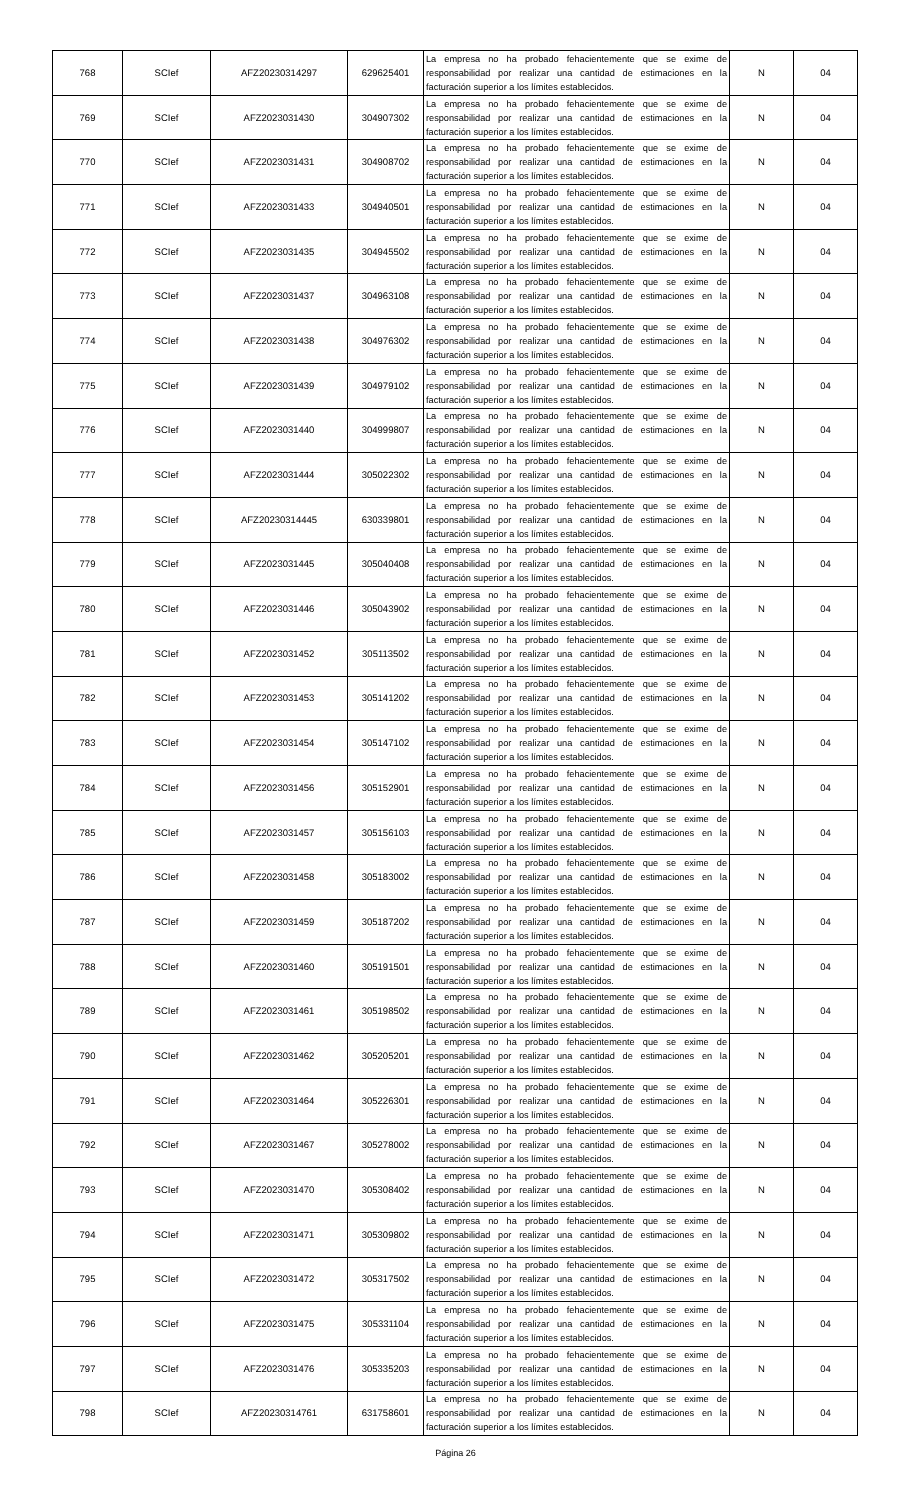| 768 | SCIef | AFZ20230314297 | 629625401 | La empresa no ha probado fehacientemente que se exime de responsabilidad por realizar una cantidad de estimaciones en la facturación superior a los límites establecidos. | N | 04 |
| 769 | SCIef | AFZ2023031430 | 304907302 | La empresa no ha probado fehacientemente que se exime de responsabilidad por realizar una cantidad de estimaciones en la facturación superior a los límites establecidos. | N | 04 |
| 770 | SCIef | AFZ2023031431 | 304908702 | La empresa no ha probado fehacientemente que se exime de responsabilidad por realizar una cantidad de estimaciones en la facturación superior a los límites establecidos. | N | 04 |
| 771 | SCIef | AFZ2023031433 | 304940501 | La empresa no ha probado fehacientemente que se exime de responsabilidad por realizar una cantidad de estimaciones en la facturación superior a los límites establecidos. | N | 04 |
| 772 | SCIef | AFZ2023031435 | 304945502 | La empresa no ha probado fehacientemente que se exime de responsabilidad por realizar una cantidad de estimaciones en la facturación superior a los límites establecidos. | N | 04 |
| 773 | SCIef | AFZ2023031437 | 304963108 | La empresa no ha probado fehacientemente que se exime de responsabilidad por realizar una cantidad de estimaciones en la facturación superior a los límites establecidos. | N | 04 |
| 774 | SCIef | AFZ2023031438 | 304976302 | La empresa no ha probado fehacientemente que se exime de responsabilidad por realizar una cantidad de estimaciones en la facturación superior a los límites establecidos. | N | 04 |
| 775 | SCIef | AFZ2023031439 | 304979102 | La empresa no ha probado fehacientemente que se exime de responsabilidad por realizar una cantidad de estimaciones en la facturación superior a los límites establecidos. | N | 04 |
| 776 | SCIef | AFZ2023031440 | 304999807 | La empresa no ha probado fehacientemente que se exime de responsabilidad por realizar una cantidad de estimaciones en la facturación superior a los límites establecidos. | N | 04 |
| 777 | SCIef | AFZ2023031444 | 305022302 | La empresa no ha probado fehacientemente que se exime de responsabilidad por realizar una cantidad de estimaciones en la facturación superior a los límites establecidos. | N | 04 |
| 778 | SCIef | AFZ20230314445 | 630339801 | La empresa no ha probado fehacientemente que se exime de responsabilidad por realizar una cantidad de estimaciones en la facturación superior a los límites establecidos. | N | 04 |
| 779 | SCIef | AFZ2023031445 | 305040408 | La empresa no ha probado fehacientemente que se exime de responsabilidad por realizar una cantidad de estimaciones en la facturación superior a los límites establecidos. | N | 04 |
| 780 | SCIef | AFZ2023031446 | 305043902 | La empresa no ha probado fehacientemente que se exime de responsabilidad por realizar una cantidad de estimaciones en la facturación superior a los límites establecidos. | N | 04 |
| 781 | SCIef | AFZ2023031452 | 305113502 | La empresa no ha probado fehacientemente que se exime de responsabilidad por realizar una cantidad de estimaciones en la facturación superior a los límites establecidos. | N | 04 |
| 782 | SCIef | AFZ2023031453 | 305141202 | La empresa no ha probado fehacientemente que se exime de responsabilidad por realizar una cantidad de estimaciones en la facturación superior a los límites establecidos. | N | 04 |
| 783 | SCIef | AFZ2023031454 | 305147102 | La empresa no ha probado fehacientemente que se exime de responsabilidad por realizar una cantidad de estimaciones en la facturación superior a los límites establecidos. | N | 04 |
| 784 | SCIef | AFZ2023031456 | 305152901 | La empresa no ha probado fehacientemente que se exime de responsabilidad por realizar una cantidad de estimaciones en la facturación superior a los límites establecidos. | N | 04 |
| 785 | SCIef | AFZ2023031457 | 305156103 | La empresa no ha probado fehacientemente que se exime de responsabilidad por realizar una cantidad de estimaciones en la facturación superior a los límites establecidos. | N | 04 |
| 786 | SCIef | AFZ2023031458 | 305183002 | La empresa no ha probado fehacientemente que se exime de responsabilidad por realizar una cantidad de estimaciones en la facturación superior a los límites establecidos. | N | 04 |
| 787 | SCIef | AFZ2023031459 | 305187202 | La empresa no ha probado fehacientemente que se exime de responsabilidad por realizar una cantidad de estimaciones en la facturación superior a los límites establecidos. | N | 04 |
| 788 | SCIef | AFZ2023031460 | 305191501 | La empresa no ha probado fehacientemente que se exime de responsabilidad por realizar una cantidad de estimaciones en la facturación superior a los límites establecidos. | N | 04 |
| 789 | SCIef | AFZ2023031461 | 305198502 | La empresa no ha probado fehacientemente que se exime de responsabilidad por realizar una cantidad de estimaciones en la facturación superior a los límites establecidos. | N | 04 |
| 790 | SCIef | AFZ2023031462 | 305205201 | La empresa no ha probado fehacientemente que se exime de responsabilidad por realizar una cantidad de estimaciones en la facturación superior a los límites establecidos. | N | 04 |
| 791 | SCIef | AFZ2023031464 | 305226301 | La empresa no ha probado fehacientemente que se exime de responsabilidad por realizar una cantidad de estimaciones en la facturación superior a los límites establecidos. | N | 04 |
| 792 | SCIef | AFZ2023031467 | 305278002 | La empresa no ha probado fehacientemente que se exime de responsabilidad por realizar una cantidad de estimaciones en la facturación superior a los límites establecidos. | N | 04 |
| 793 | SCIef | AFZ2023031470 | 305308402 | La empresa no ha probado fehacientemente que se exime de responsabilidad por realizar una cantidad de estimaciones en la facturación superior a los límites establecidos. | N | 04 |
| 794 | SCIef | AFZ2023031471 | 305309802 | La empresa no ha probado fehacientemente que se exime de responsabilidad por realizar una cantidad de estimaciones en la facturación superior a los límites establecidos. | N | 04 |
| 795 | SCIef | AFZ2023031472 | 305317502 | La empresa no ha probado fehacientemente que se exime de responsabilidad por realizar una cantidad de estimaciones en la facturación superior a los límites establecidos. | N | 04 |
| 796 | SCIef | AFZ2023031475 | 305331104 | La empresa no ha probado fehacientemente que se exime de responsabilidad por realizar una cantidad de estimaciones en la facturación superior a los límites establecidos. | N | 04 |
| 797 | SCIef | AFZ2023031476 | 305335203 | La empresa no ha probado fehacientemente que se exime de responsabilidad por realizar una cantidad de estimaciones en la facturación superior a los límites establecidos. | N | 04 |
| 798 | SCIef | AFZ20230314761 | 631758601 | La empresa no ha probado fehacientemente que se exime de responsabilidad por realizar una cantidad de estimaciones en la facturación superior a los límites establecidos. | N | 04 |
Página 26